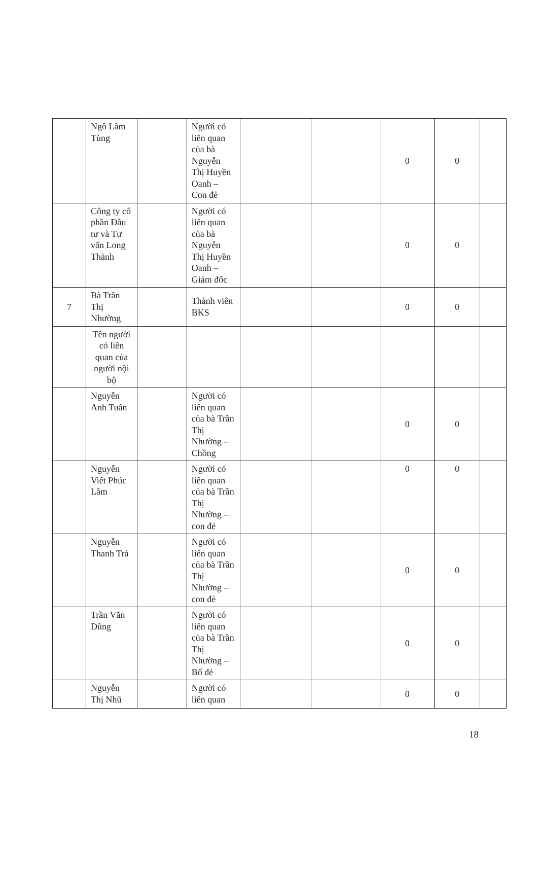| | Ngô Lâm Tùng | | Người có liên quan của bà Nguyễn Thị Huyền Oanh – Con đẻ | | | 0 | 0 | |
| | Công ty cổ phần Đầu tư và Tư vấn Long Thành | | Người có liên quan của bà Nguyễn Thị Huyền Oanh – Giám đốc | | | 0 | 0 | |
| 7 | Bà Trần Thị Nhường | | Thành viên BKS | | | 0 | 0 | |
| | Tên người có liên quan của người nội bộ | | | | | | | |
| | Nguyễn Anh Tuấn | | Người có liên quan của bà Trần Thị Nhường – Chồng | | | 0 | 0 | |
| | Nguyễn Viết Phúc Lâm | | Người có liên quan của bà Trần Thị Nhường – con đẻ | | | 0 | 0 | |
| | Nguyễn Thanh Trà | | Người có liên quan của bà Trần Thị Nhường – con đẻ | | | 0 | 0 | |
| | Trần Văn Dũng | | Người có liên quan của bà Trần Thị Nhường – Bố đẻ | | | 0 | 0 | |
| | Nguyễn Thị Nhũ | | Người có liên quan | | | 0 | 0 | |
18